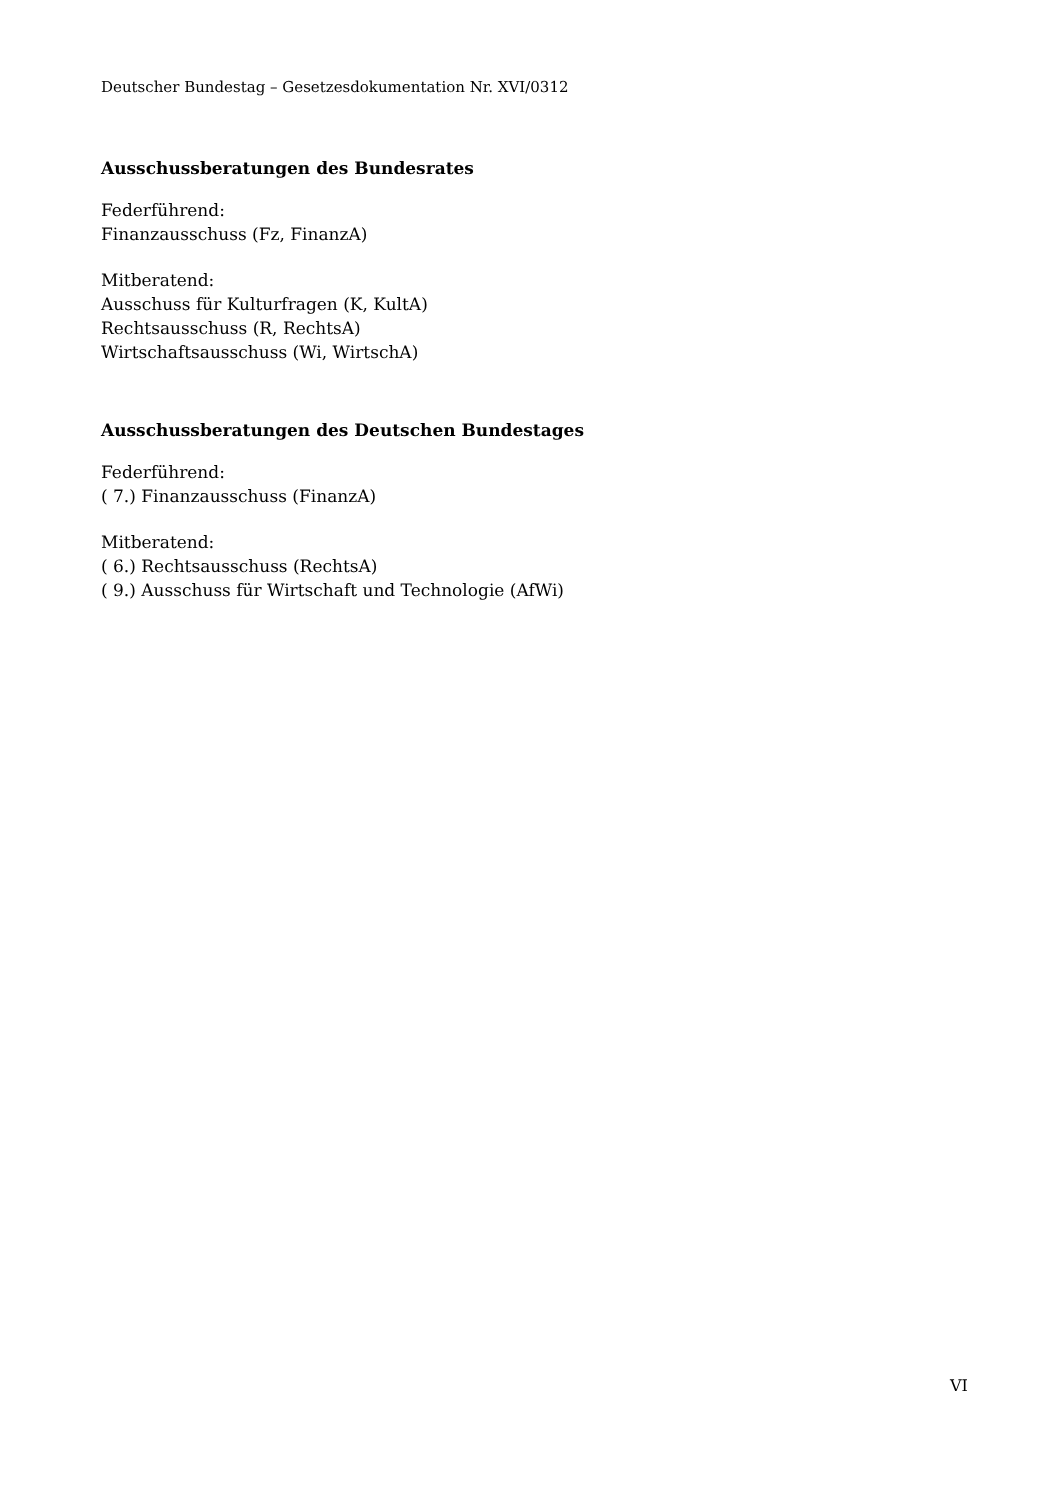Deutscher Bundestag – Gesetzesdokumentation Nr. XVI/0312
Ausschussberatungen des Bundesrates
Federführend:
Finanzausschuss (Fz, FinanzA)
Mitberatend:
Ausschuss für Kulturfragen (K, KultA)
Rechtsausschuss (R, RechtsA)
Wirtschaftsausschuss (Wi, WirtschA)
Ausschussberatungen des Deutschen Bundestages
Federführend:
( 7.) Finanzausschuss (FinanzA)
Mitberatend:
( 6.) Rechtsausschuss (RechtsA)
( 9.) Ausschuss für Wirtschaft und Technologie (AfWi)
VI